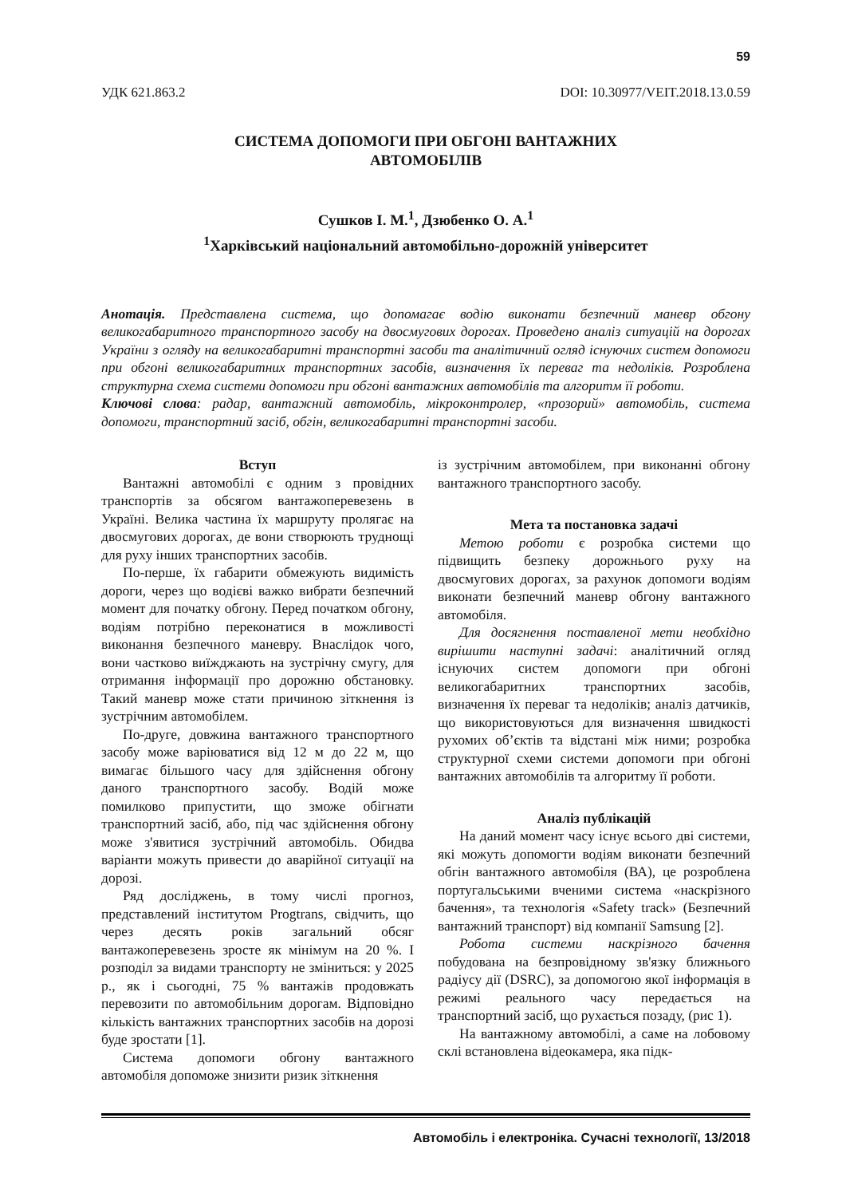59
УДК 621.863.2 DOI: 10.30977/VEIT.2018.13.0.59
СИСТЕМА ДОПОМОГИ ПРИ ОБГОНІ ВАНТАЖНИХ
АВТОМОБІЛІВ
Сушков І. М.<sup>1</sup>, Дзюбенко О. А.<sup>1</sup>
<sup>1</sup> Харківський національний автомобільно-дорожній університет
Анотація. Представлена система, що допомагає водію виконати безпечний маневр обгону великогабаритного транспортного засобу на двосмугових дорогах. Проведено аналіз ситуацій на дорогах України з огляду на великогабаритні транспортні засоби та аналітичний огляд існуючих систем допомоги при обгоні великогабаритних транспортних засобів, визначення їх переваг та недоліків. Розроблена структурна схема системи допомоги при обгоні вантажних автомобілів та алгоритм її роботи.
Ключові слова: радар, вантажний автомобіль, мікроконтролер, «прозорий» автомобіль, система допомоги, транспортний засіб, обгін, великогабаритні транспортні засоби.
Вступ
Вантажні автомобілі є одним з провідних транспортів за обсягом вантажоперевезень в Україні. Велика частина їх маршруту пролягає на двосмугових дорогах, де вони створюють труднощі для руху інших транспортних засобів.
По-перше, їх габарити обмежують видимість дороги, через що водієві важко вибрати безпечний момент для початку обгону. Перед початком обгону, водіям потрібно переконатися в можливості виконання безпечного маневру. Внаслідок чого, вони частково виїжджають на зустрічну смугу, для отримання інформації про дорожню обстановку. Такий маневр може стати причиною зіткнення із зустрічним автомобілем.
По-друге, довжина вантажного транспортного засобу може варіюватися від 12 м до 22 м, що вимагає більшого часу для здійснення обгону даного транспортного засобу. Водій може помилково припустити, що зможе обігнати транспортний засіб, або, під час здійснення обгону може з'явитися зустрічний автомобіль. Обидва варіанти можуть привести до аварійної ситуації на дорозі.
Ряд досліджень, в тому числі прогноз, представлений інститутом Progtrans, свідчить, що через десять років загальний обсяг вантажоперевезень зросте як мінімум на 20 %. І розподіл за видами транспорту не зміниться: у 2025 р., як і сьогодні, 75 % вантажів продовжать перевозити по автомобільним дорогам. Відповідно кількість вантажних транспортних засобів на дорозі буде зростати [1].
Система допомоги обгону вантажного автомобіля допоможе знизити ризик зіткнення
із зустрічним автомобілем, при виконанні обгону вантажного транспортного засобу.
Мета та постановка задачі
Метою роботи є розробка системи що підвищить безпеку дорожнього руху на двосмугових дорогах, за рахунок допомоги водіям виконати безпечний маневр обгону вантажного автомобіля.
Для досягнення поставленої мети необхідно вирішити наступні задачі: аналітичний огляд існуючих систем допомоги при обгоні великогабаритних транспортних засобів, визначення їх переваг та недоліків; аналіз датчиків, що використовуються для визначення швидкості рухомих об’єктів та відстані між ними; розробка структурної схеми системи допомоги при обгоні вантажних автомобілів та алгоритму її роботи.
Аналіз публікацій
На даний момент часу існує всього дві системи, які можуть допомогти водіям виконати безпечний обгін вантажного автомобіля (ВА), це розроблена португальськими вченими система «наскрізного бачення», та технологія «Safety track» (Безпечний вантажний транспорт) від компанії Samsung [2].
Робота системи наскрізного бачення побудована на безпровідному зв'язку ближнього радіусу дії (DSRC), за допомогою якої інформація в режимі реального часу передається на транспортний засіб, що рухається позаду, (рис 1).
На вантажному автомобілі, а саме на лобовому склі встановлена відеокамера, яка підк-
Автомобіль і електроніка. Сучасні технології, 13/2018